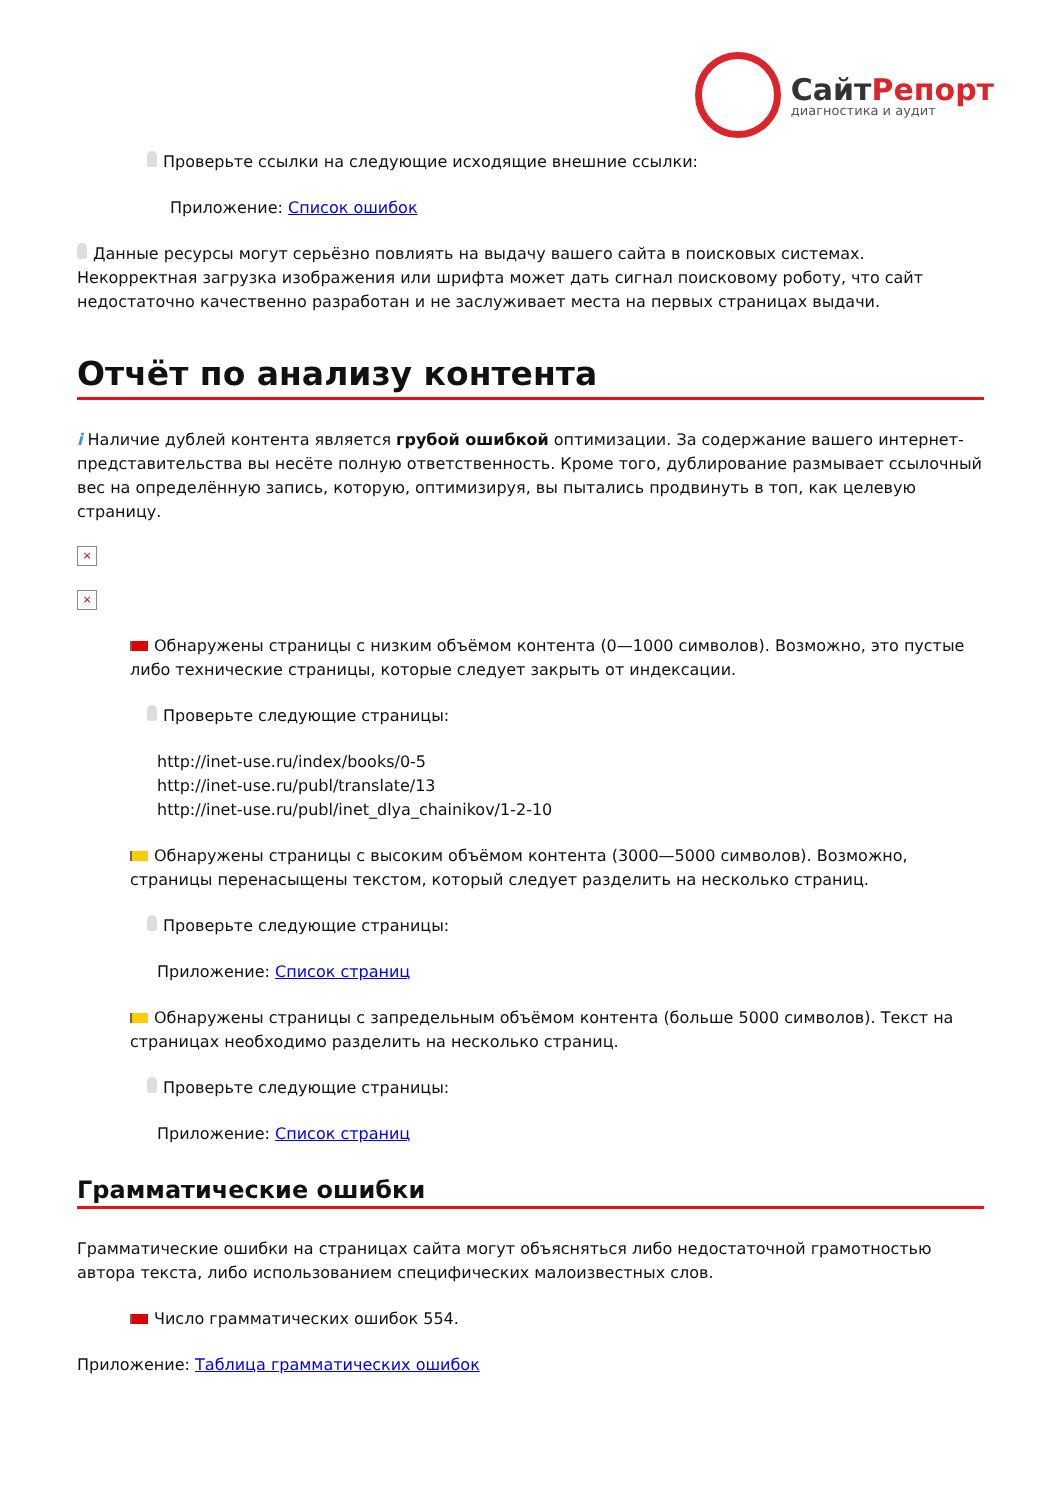Сайт Репорт
диагностика и аудит
Проверьте ссылки на следующие исходящие внешние ссылки:
Приложение: Список ошибок
Данные ресурсы могут серьёзно повлиять на выдачу вашего сайта в поисковых системах. Некорректная загрузка изображения или шрифта может дать сигнал поисковому роботу, что сайт недостаточно качественно разработан и не заслуживает места на первых страницах выдачи.
Отчёт по анализу контента
i Наличие дублей контента является грубой ошибкой оптимизации. За содержание вашего интернет-представительства вы несёте полную ответственность. Кроме того, дублирование размывает ссылочный вес на определённую запись, которую, оптимизируя, вы пытались продвинуть в топ, как целевую страницу.
×
×
Обнаружены страницы с низким объёмом контента (0—1000 символов). Возможно, это пустые либо технические страницы, которые следует закрыть от индексации.
Проверьте следующие страницы:
http://inet-use.ru/index/books/0-5
http://inet-use.ru/publ/translate/13
http://inet-use.ru/publ/inet_dlya_chainikov/1-2-10
Обнаружены страницы с высоким объёмом контента (3000—5000 символов). Возможно, страницы перенасыщены текстом, который следует разделить на несколько страниц.
Проверьте следующие страницы:
Приложение: Список страниц
Обнаружены страницы с запредельным объёмом контента (больше 5000 символов). Текст на страницах необходимо разделить на несколько страниц.
Проверьте следующие страницы:
Приложение: Список страниц
Грамматические ошибки
Грамматические ошибки на страницах сайта могут объясняться либо недостаточной грамотностью автора текста, либо использованием специфических малоизвестных слов.
Число грамматических ошибок 554.
Приложение: Таблица грамматических ошибок